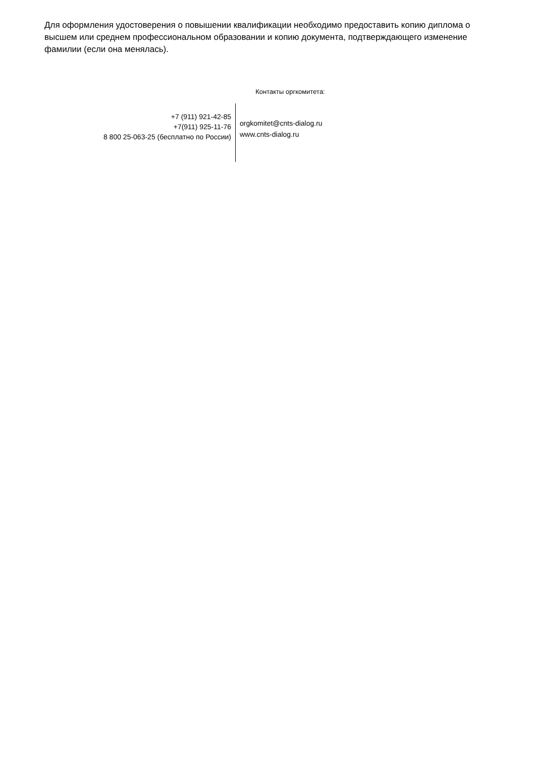Для оформления удостоверения о повышении квалификации необходимо предоставить копию диплома о высшем или среднем профессиональном образовании и копию документа, подтверждающего изменение фамилии (если она менялась).
Контакты оргкомитета:
+7 (911) 921-42-85
+7(911) 925-11-76
8 800 25-063-25 (бесплатно по России)
orgkomitet@cnts-dialog.ru
www.cnts-dialog.ru